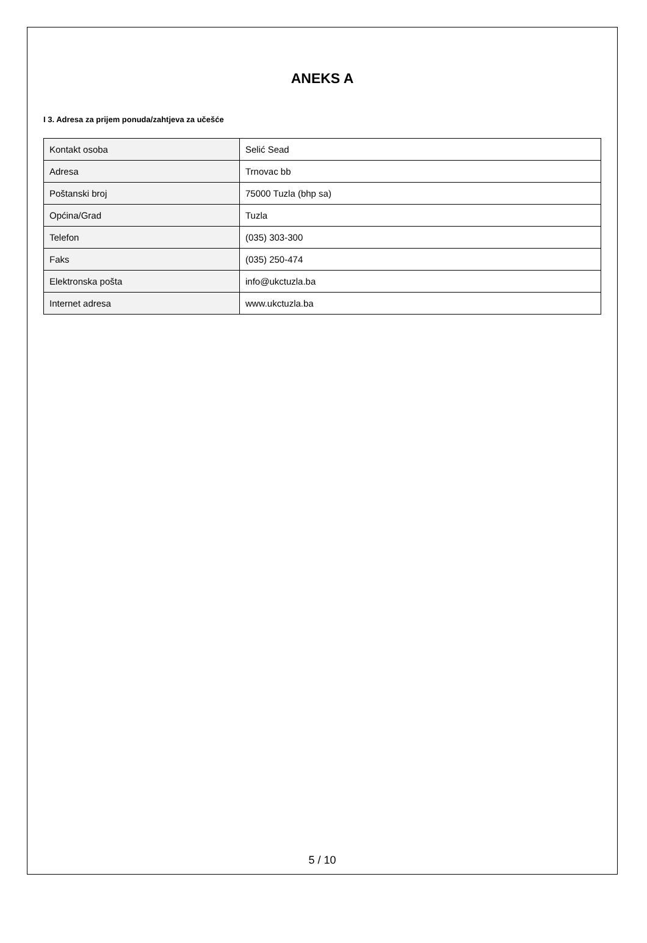ANEKS A
I 3. Adresa za prijem ponuda/zahtjeva za učešće
| Kontakt osoba | Selić Sead |
| Adresa | Trnovac bb |
| Poštanski broj | 75000 Tuzla (bhp sa) |
| Općina/Grad | Tuzla |
| Telefon | (035) 303-300 |
| Faks | (035) 250-474 |
| Elektronska pošta | info@ukctuzla.ba |
| Internet adresa | www.ukctuzla.ba |
5 / 10